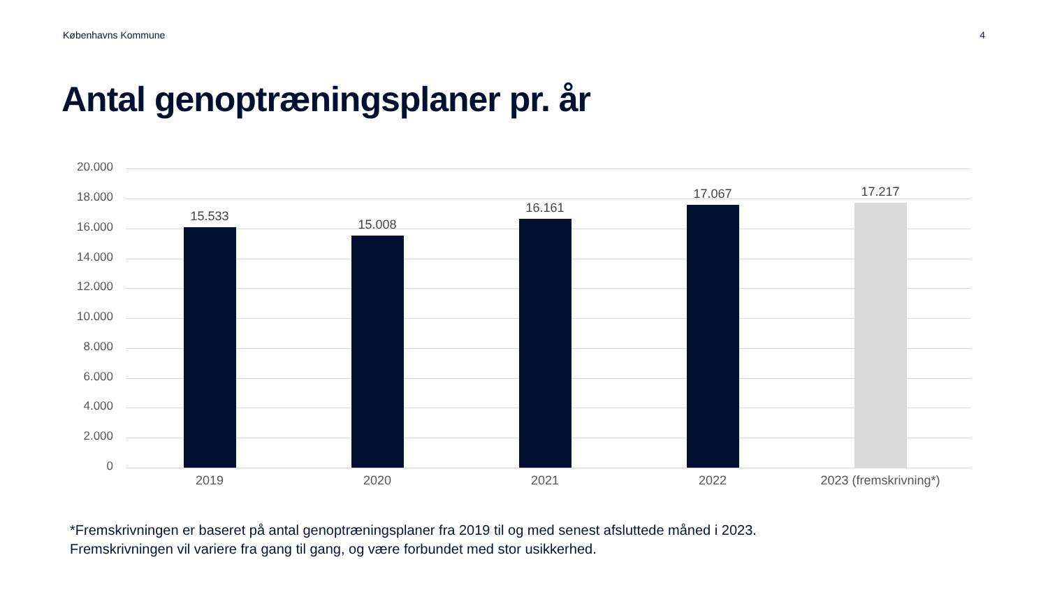Københavns Kommune 4
Antal genoptræningsplaner pr. år
20.000
18.000
16.000
14.000
12.000
10.000
8.000
6.000
4.000
2.000
0
15.533
15.008
16.161
17.067 17.217
2019 2020 2021 2022
2023 (fremskrivning*)
*Fremskrivningen er baseret på antal genoptræningsplaner fra 2019 til og med senest afsluttede måned i 2023.
Fremskrivningen vil variere fra gang til gang, og være forbundet med stor usikkerhed.